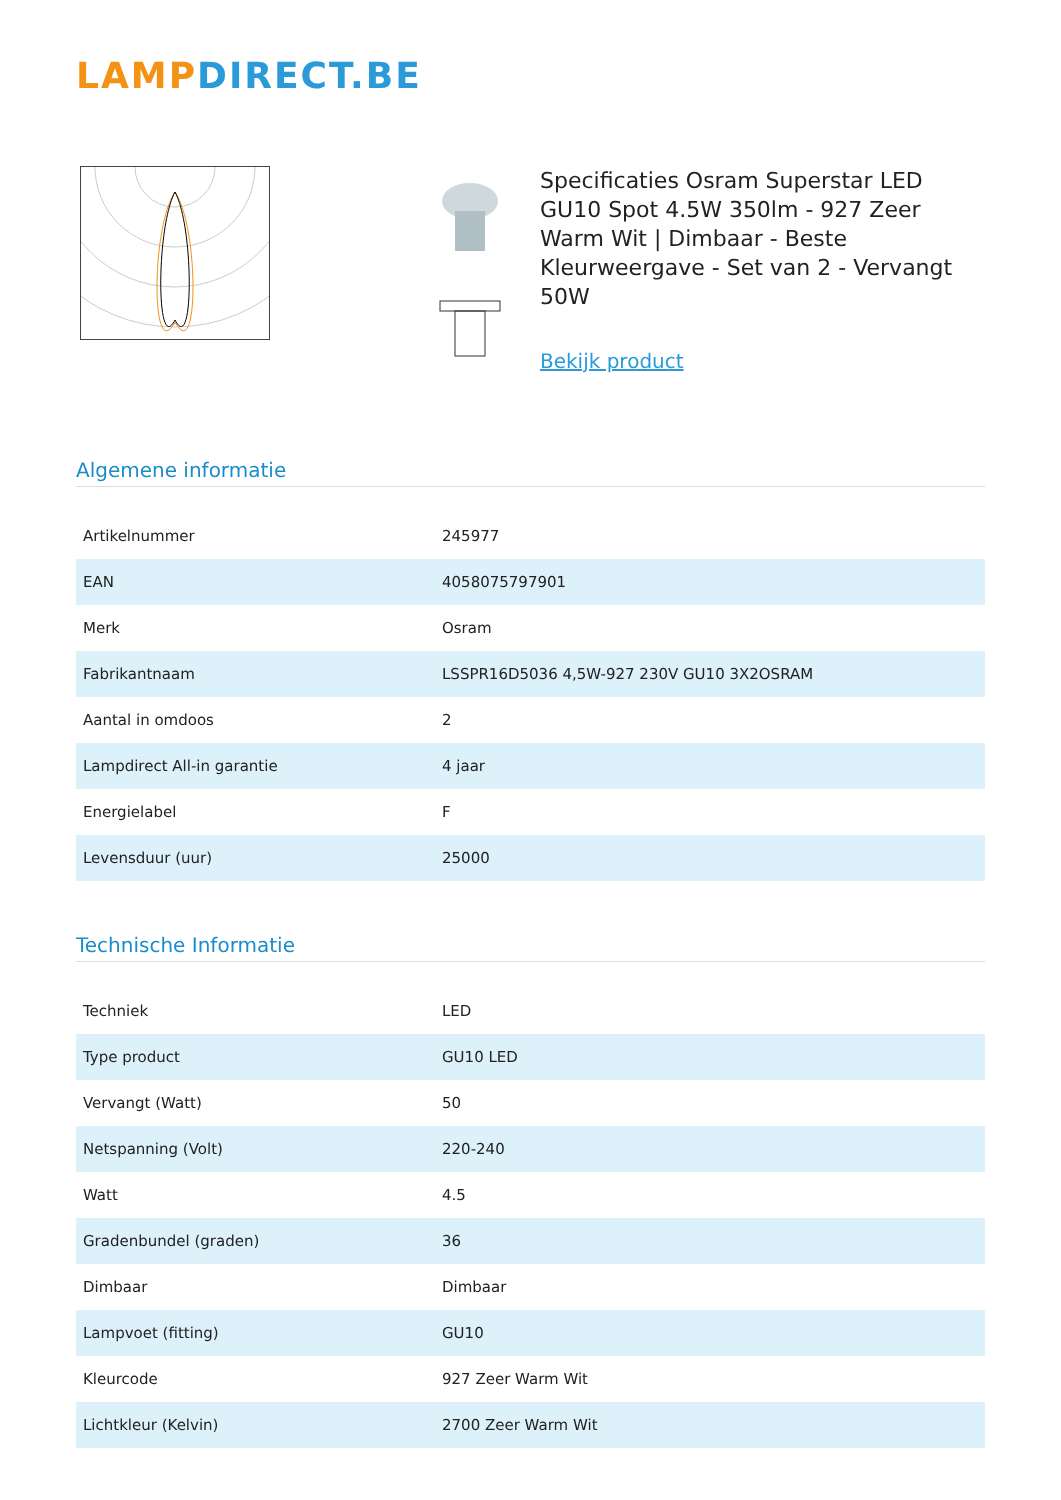LAMP DIRECT.BE
Specificaties Osram Superstar LED GU10 Spot 4.5W 350lm - 927 Zeer Warm Wit | Dimbaar - Beste Kleurweergave - Set van 2 - Vervangt 50W
Bekijk product
Algemene informatie
| Artikelnummer | 245977 |
| EAN | 4058075797901 |
| Merk | Osram |
| Fabrikantnaam | LSSPR16D5036 4,5W-927 230V GU10 3X2OSRAM |
| Aantal in omdoos | 2 |
| Lampdirect All-in garantie | 4 jaar |
| Energielabel | F |
| Levensduur (uur) | 25000 |
Technische Informatie
| Techniek | LED |
| Type product | GU10 LED |
| Vervangt (Watt) | 50 |
| Netspanning (Volt) | 220-240 |
| Watt | 4.5 |
| Gradenbundel (graden) | 36 |
| Dimbaar | Dimbaar |
| Lampvoet (fitting) | GU10 |
| Kleurcode | 927 Zeer Warm Wit |
| Lichtkleur (Kelvin) | 2700 Zeer Warm Wit |